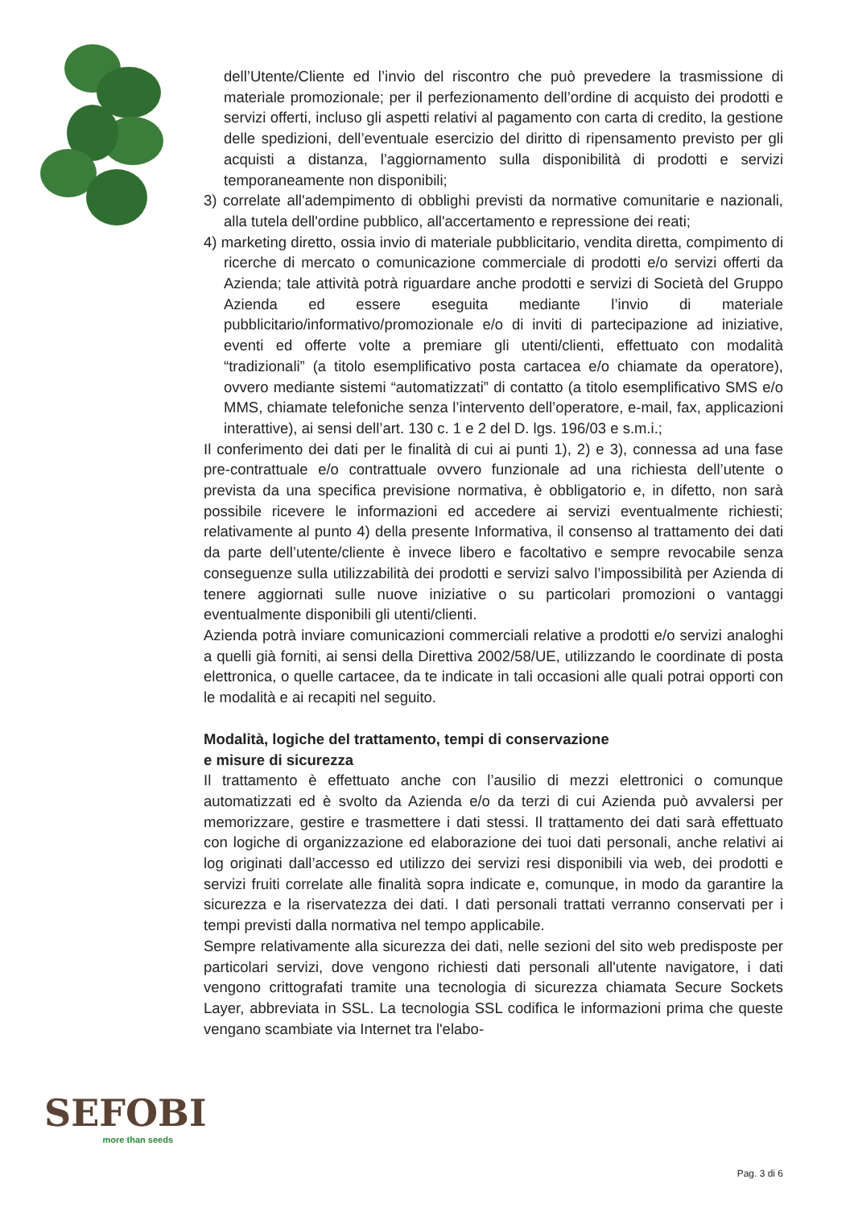dell’Utente/Cliente ed l’invio del riscontro che può prevedere la trasmissione di materiale promozionale; per il perfezionamento dell’ordine di acquisto dei prodotti e servizi offerti, incluso gli aspetti relativi al pagamento con carta di credito, la gestione delle spedizioni, dell’eventuale esercizio del diritto di ripensamento previsto per gli acquisti a distanza, l’aggiornamento sulla disponibilità di prodotti e servizi temporaneamente non disponibili;
3) correlate all'adempimento di obblighi previsti da normative comunitarie e nazionali, alla tutela dell'ordine pubblico, all'accertamento e repressione dei reati;
4) marketing diretto, ossia invio di materiale pubblicitario, vendita diretta, compimento di ricerche di mercato o comunicazione commerciale di prodotti e/o servizi offerti da Azienda; tale attività potrà riguardare anche prodotti e servizi di Società del Gruppo Azienda ed essere eseguita mediante l’invio di materiale pubblicitario/informativo/promozionale e/o di inviti di partecipazione ad iniziative, eventi ed offerte volte a premiare gli utenti/clienti, effettuato con modalità “tradizionali” (a titolo esemplificativo posta cartacea e/o chiamate da operatore), ovvero mediante sistemi “automatizzati” di contatto (a titolo esemplificativo SMS e/o MMS, chiamate telefoniche senza l’intervento dell’operatore, e-mail, fax, applicazioni interattive), ai sensi dell’art. 130 c. 1 e 2 del D. lgs. 196/03 e s.m.i.;
Il conferimento dei dati per le finalità di cui ai punti 1), 2) e 3), connessa ad una fase pre-contrattuale e/o contrattuale ovvero funzionale ad una richiesta dell’utente o prevista da una specifica previsione normativa, è obbligatorio e, in difetto, non sarà possibile ricevere le informazioni ed accedere ai servizi eventualmente richiesti; relativamente al punto 4) della presente Informativa, il consenso al trattamento dei dati da parte dell’utente/cliente è invece libero e facoltativo e sempre revocabile senza conseguenze sulla utilizzabilità dei prodotti e servizi salvo l’impossibilità per Azienda di tenere aggiornati sulle nuove iniziative o su particolari promozioni o vantaggi eventualmente disponibili gli utenti/clienti.
Azienda potrà inviare comunicazioni commerciali relative a prodotti e/o servizi analoghi a quelli già forniti, ai sensi della Direttiva 2002/58/UE, utilizzando le coordinate di posta elettronica, o quelle cartacee, da te indicate in tali occasioni alle quali potrai opporti con le modalità e ai recapiti nel seguito.
Modalità, logiche del trattamento, tempi di conservazione
e misure di sicurezza
Il trattamento è effettuato anche con l’ausilio di mezzi elettronici o comunque automatizzati ed è svolto da Azienda e/o da terzi di cui Azienda può avvalersi per memorizzare, gestire e trasmettere i dati stessi. Il trattamento dei dati sarà effettuato con logiche di organizzazione ed elaborazione dei tuoi dati personali, anche relativi ai log originati dall’accesso ed utilizzo dei servizi resi disponibili via web, dei prodotti e servizi fruiti correlate alle finalità sopra indicate e, comunque, in modo da garantire la sicurezza e la riservatezza dei dati. I dati personali trattati verranno conservati per i tempi previsti dalla normativa nel tempo applicabile.
Sempre relativamente alla sicurezza dei dati, nelle sezioni del sito web predisposte per particolari servizi, dove vengono richiesti dati personali all'utente navigatore, i dati vengono crittografati tramite una tecnologia di sicurezza chiamata Secure Sockets Layer, abbreviata in SSL. La tecnologia SSL codifica le informazioni prima che queste vengano scambiate via Internet tra l'elabo-
SEFOBI
more than seeds
Pag. 3 di 6